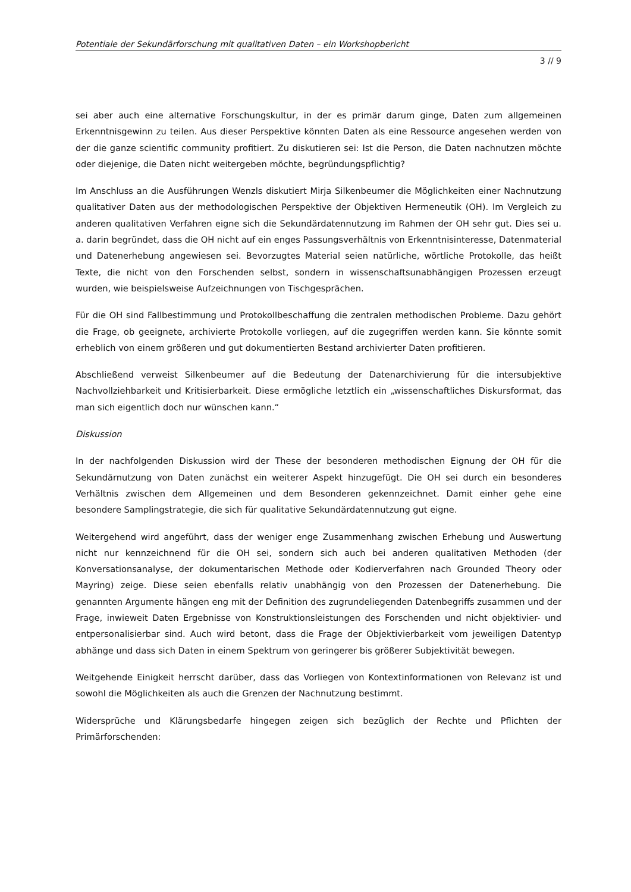Potentiale der Sekundärforschung mit qualitativen Daten – ein Workshopbericht
3 // 9
sei aber auch eine alternative Forschungskultur, in der es primär darum ginge, Daten zum allgemeinen Erkenntnisgewinn zu teilen. Aus dieser Perspektive könnten Daten als eine Ressource angesehen werden von der die ganze scientific community profitiert. Zu diskutieren sei: Ist die Person, die Daten nachnutzen möchte oder diejenige, die Daten nicht weitergeben möchte, begründungspflichtig?
Im Anschluss an die Ausführungen Wenzls diskutiert Mirja Silkenbeumer die Möglichkeiten einer Nachnutzung qualitativer Daten aus der methodologischen Perspektive der Objektiven Hermeneutik (OH). Im Vergleich zu anderen qualitativen Verfahren eigne sich die Sekundärdatennutzung im Rahmen der OH sehr gut. Dies sei u. a. darin begründet, dass die OH nicht auf ein enges Passungsverhältnis von Erkenntnisinteresse, Datenmaterial und Datenerhebung angewiesen sei. Bevorzugtes Material seien natürliche, wörtliche Protokolle, das heißt Texte, die nicht von den Forschenden selbst, sondern in wissenschaftsunabhängigen Prozessen erzeugt wurden, wie beispielsweise Aufzeichnungen von Tischgesprächen.
Für die OH sind Fallbestimmung und Protokollbeschaffung die zentralen methodischen Probleme. Dazu gehört die Frage, ob geeignete, archivierte Protokolle vorliegen, auf die zugegriffen werden kann. Sie könnte somit erheblich von einem größeren und gut dokumentierten Bestand archivierter Daten profitieren.
Abschließend verweist Silkenbeumer auf die Bedeutung der Datenarchivierung für die intersubjektive Nachvollziehbarkeit und Kritisierbarkeit. Diese ermögliche letztlich ein „wissenschaftliches Diskursformat, das man sich eigentlich doch nur wünschen kann.“
Diskussion
In der nachfolgenden Diskussion wird der These der besonderen methodischen Eignung der OH für die Sekundärnutzung von Daten zunächst ein weiterer Aspekt hinzugefügt. Die OH sei durch ein besonderes Verhältnis zwischen dem Allgemeinen und dem Besonderen gekennzeichnet. Damit einher gehe eine besondere Samplingstrategie, die sich für qualitative Sekundärdatennutzung gut eigne.
Weitergehend wird angeführt, dass der weniger enge Zusammenhang zwischen Erhebung und Auswertung nicht nur kennzeichnend für die OH sei, sondern sich auch bei anderen qualitativen Methoden (der Konversationsanalyse, der dokumentarischen Methode oder Kodierverfahren nach Grounded Theory oder Mayring) zeige. Diese seien ebenfalls relativ unabhängig von den Prozessen der Datenerhebung. Die genannten Argumente hängen eng mit der Definition des zugrundeliegenden Datenbegriffs zusammen und der Frage, inwieweit Daten Ergebnisse von Konstruktionsleistungen des Forschenden und nicht objektivier- und entpersonalisierbar sind. Auch wird betont, dass die Frage der Objektivierbarkeit vom jeweiligen Datentyp abhänge und dass sich Daten in einem Spektrum von geringerer bis größerer Subjektivität bewegen.
Weitgehende Einigkeit herrscht darüber, dass das Vorliegen von Kontextinformationen von Relevanz ist und sowohl die Möglichkeiten als auch die Grenzen der Nachnutzung bestimmt.
Widersprüche und Klärungsbedarfe hingegen zeigen sich bezüglich der Rechte und Pflichten der Primärforschenden: